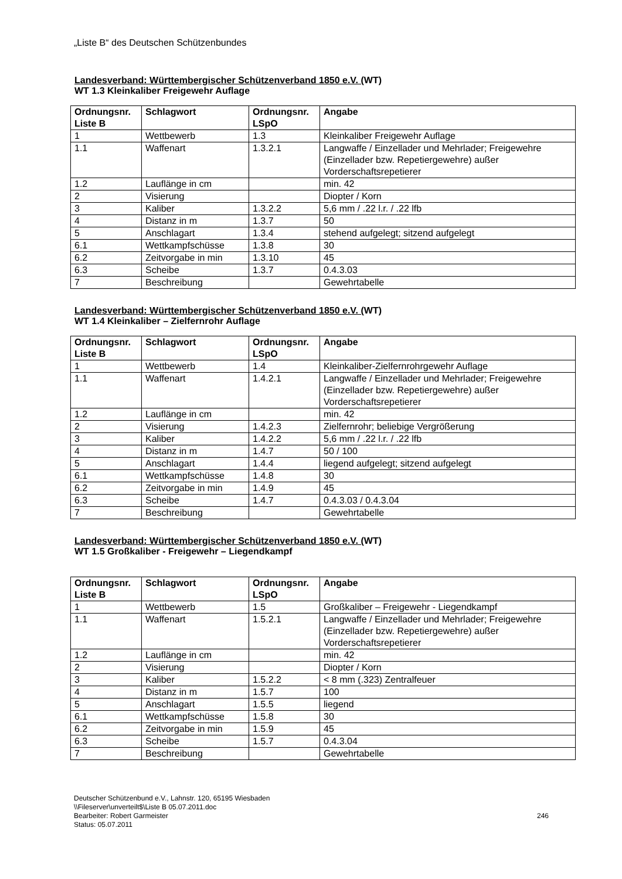„Liste B“ des Deutschen Schützenbundes
Landesverband: Württembergischer Schützenverband 1850 e.V. (WT)
WT 1.3 Kleinkaliber Freigewehr Auflage
| Ordnungsnr. Liste B | Schlagwort | Ordnungsnr. LSpO | Angabe |
| --- | --- | --- | --- |
| 1 | Wettbewerb | 1.3 | Kleinkaliber Freigewehr Auflage |
| 1.1 | Waffenart | 1.3.2.1 | Langwaffe / Einzellader und Mehrlader; Freigewehre (Einzellader bzw. Repetiergewehre) außer Vorderschaftsrepetierer |
| 1.2 | Lauflänge in cm | | min. 42 |
| 2 | Visierung | | Diopter / Korn |
| 3 | Kaliber | 1.3.2.2 | 5,6 mm / .22 l.r. / .22 lfb |
| 4 | Distanz in m | 1.3.7 | 50 |
| 5 | Anschlagart | 1.3.4 | stehend aufgelegt; sitzend aufgelegt |
| 6.1 | Wettkampfschüsse | 1.3.8 | 30 |
| 6.2 | Zeitvorgabe in min | 1.3.10 | 45 |
| 6.3 | Scheibe | 1.3.7 | 0.4.3.03 |
| 7 | Beschreibung | | Gewehrtabelle |
Landesverband: Württembergischer Schützenverband 1850 e.V. (WT)
WT 1.4 Kleinkaliber – Zielfernrohr Auflage
| Ordnungsnr. Liste B | Schlagwort | Ordnungsnr. LSpO | Angabe |
| --- | --- | --- | --- |
| 1 | Wettbewerb | 1.4 | Kleinkaliber-Zielfernrohrgewehr Auflage |
| 1.1 | Waffenart | 1.4.2.1 | Langwaffe / Einzellader und Mehrlader; Freigewehre (Einzellader bzw. Repetiergewehre) außer Vorderschaftsrepetierer |
| 1.2 | Lauflänge in cm | | min. 42 |
| 2 | Visierung | 1.4.2.3 | Zielfernrohr; beliebige Vergrößerung |
| 3 | Kaliber | 1.4.2.2 | 5,6 mm / .22 l.r. / .22 lfb |
| 4 | Distanz in m | 1.4.7 | 50 / 100 |
| 5 | Anschlagart | 1.4.4 | liegend aufgelegt; sitzend aufgelegt |
| 6.1 | Wettkampfschüsse | 1.4.8 | 30 |
| 6.2 | Zeitvorgabe in min | 1.4.9 | 45 |
| 6.3 | Scheibe | 1.4.7 | 0.4.3.03 / 0.4.3.04 |
| 7 | Beschreibung | | Gewehrtabelle |
Landesverband: Württembergischer Schützenverband 1850 e.V. (WT)
WT 1.5 Großkaliber - Freigewehr – Liegendkampf
| Ordnungsnr. Liste B | Schlagwort | Ordnungsnr. LSpO | Angabe |
| --- | --- | --- | --- |
| 1 | Wettbewerb | 1.5 | Großkaliber – Freigewehr - Liegendkampf |
| 1.1 | Waffenart | 1.5.2.1 | Langwaffe / Einzellader und Mehrlader; Freigewehre (Einzellader bzw. Repetiergewehre) außer Vorderschaftsrepetierer |
| 1.2 | Lauflänge in cm | | min. 42 |
| 2 | Visierung | | Diopter / Korn |
| 3 | Kaliber | 1.5.2.2 | < 8 mm (.323) Zentralfeuer |
| 4 | Distanz in m | 1.5.7 | 100 |
| 5 | Anschlagart | 1.5.5 | liegend |
| 6.1 | Wettkampfschüsse | 1.5.8 | 30 |
| 6.2 | Zeitvorgabe in min | 1.5.9 | 45 |
| 6.3 | Scheibe | 1.5.7 | 0.4.3.04 |
| 7 | Beschreibung | | Gewehrtabelle |
Deutscher Schützenbund e.V., Lahnstr. 120, 65195 Wiesbaden
\\Fileserver\unverteilt$\Liste B 05.07.2011.doc
Bearbeiter: Robert Garmeister
Status: 05.07.2011
246